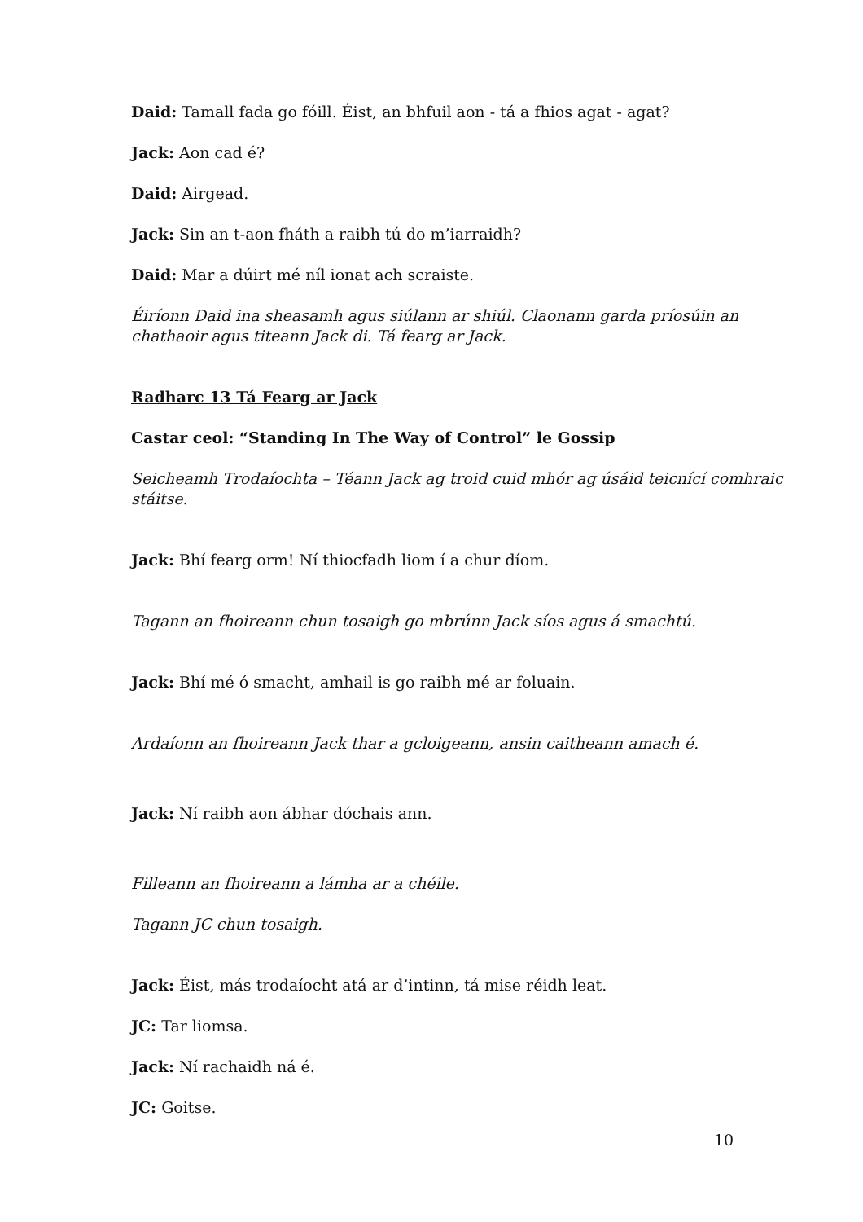Daid: Tamall fada go fóill. Éist, an bhfuil aon - tá a fhios agat - agat?
Jack: Aon cad é?
Daid: Airgead.
Jack: Sin an t-aon fháth a raibh tú do m’iarraidh?
Daid: Mar a dúirt mé níl ionat ach scraiste.
Éiríonn Daid ina sheasamh agus siúlann ar shiúl. Claonann garda príosúin an chathaoir agus titeann Jack di. Tá fearg ar Jack.
Radharc 13 Tá Fearg ar Jack
Castar ceol: “Standing In The Way of Control” le Gossip
Seicheamh Trodaíochta – Téann Jack ag troid cuid mhór ag úsáid teicnící comhraic stáitse.
Jack: Bhí fearg orm! Ní thiocfadh liom í a chur díom.
Tagann an fhoireann chun tosaigh go mbrúnn Jack síos agus á smachtú.
Jack: Bhí mé ó smacht, amhail is go raibh mé ar foluain.
Ardaíonn an fhoireann Jack thar a gcloigeann, ansin caitheann amach é.
Jack: Ní raibh aon ábhar dóchais ann.
Filleann an fhoireann a lámha ar a chéile.
Tagann JC chun tosaigh.
Jack: Éist, más trodaíocht atá ar d’intinn, tá mise réidh leat.
JC: Tar liomsa.
Jack: Ní rachaidh ná é.
JC: Goitse.
10